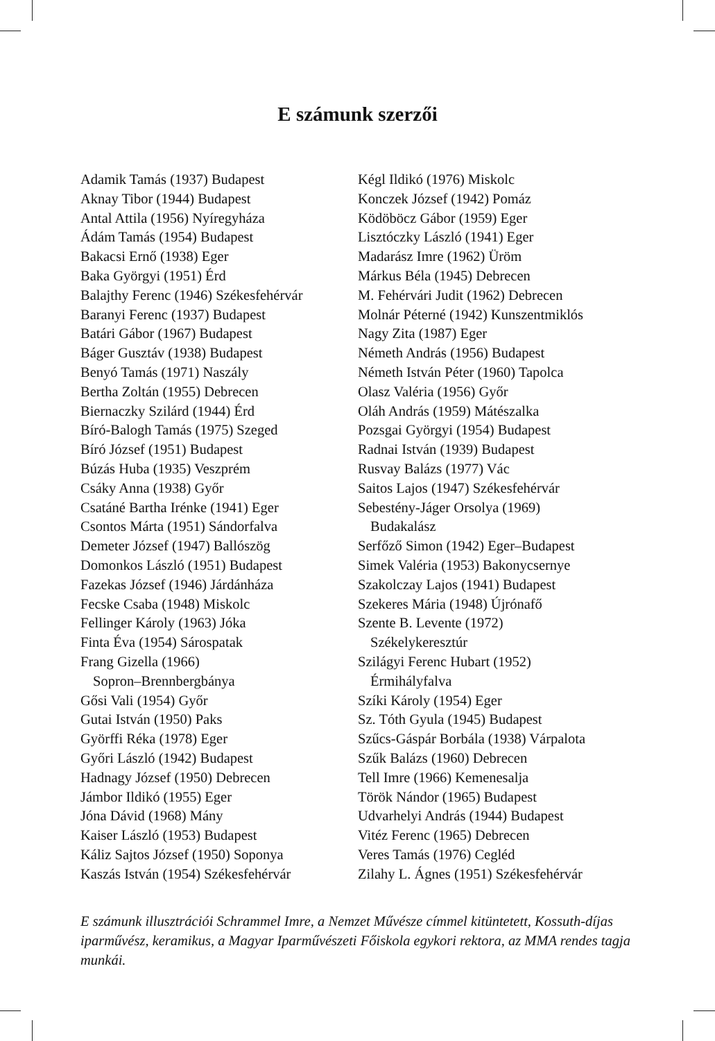E számunk szerzői
Adamik Tamás (1937) Budapest
Aknay Tibor (1944) Budapest
Antal Attila (1956) Nyíregyháza
Ádám Tamás (1954) Budapest
Bakacsi Ernő (1938) Eger
Baka Györgyi (1951) Érd
Balajthy Ferenc (1946) Székesfehérvár
Baranyi Ferenc (1937) Budapest
Batári Gábor (1967) Budapest
Báger Gusztáv (1938) Budapest
Benyó Tamás (1971) Naszály
Bertha Zoltán (1955) Debrecen
Biernaczky Szilárd (1944) Érd
Bíró-Balogh Tamás (1975) Szeged
Bíró József (1951) Budapest
Búzás Huba (1935) Veszprém
Csáky Anna (1938) Győr
Csatáné Bartha Irénke (1941) Eger
Csontos Márta (1951) Sándorfalva
Demeter József (1947) Ballószög
Domonkos László (1951) Budapest
Fazekas József (1946) Járdánháza
Fecske Csaba (1948) Miskolc
Fellinger Károly (1963) Jóka
Finta Éva (1954) Sárospatak
Frang Gizella (1966)
Sopron–Brennbergbánya
Gősi Vali (1954) Győr
Gutai István (1950) Paks
Györffi Réka (1978) Eger
Győri László (1942) Budapest
Hadnagy József (1950) Debrecen
Jámbor Ildikó (1955) Eger
Jóna Dávid (1968) Mány
Kaiser László (1953) Budapest
Káliz Sajtos József (1950) Soponya
Kaszás István (1954) Székesfehérvár
Kégl Ildikó (1976) Miskolc
Konczek József (1942) Pomáz
Ködöböcz Gábor (1959) Eger
Lisztóczky László (1941) Eger
Madarász Imre (1962) Üröm
Márkus Béla (1945) Debrecen
M. Fehérvári Judit (1962) Debrecen
Molnár Péterné (1942) Kunszentmiklós
Nagy Zita (1987) Eger
Németh András (1956) Budapest
Németh István Péter (1960) Tapolca
Olasz Valéria (1956) Győr
Oláh András (1959) Mátészalka
Pozsgai Györgyi (1954) Budapest
Radnai István (1939) Budapest
Rusvay Balázs (1977) Vác
Saitos Lajos (1947) Székesfehérvár
Sebestény-Jáger Orsolya (1969)
Budakalász
Serfőző Simon (1942) Eger–Budapest
Simek Valéria (1953) Bakonycsernye
Szakolczay Lajos (1941) Budapest
Szekeres Mária (1948) Újrónafő
Szente B. Levente (1972)
Székelykeresztúr
Szilágyi Ferenc Hubart (1952)
Érmihályfalva
Szíki Károly (1954) Eger
Sz. Tóth Gyula (1945) Budapest
Szűcs-Gáspár Borbála (1938) Várpalota
Szűk Balázs (1960) Debrecen
Tell Imre (1966) Kemenesalja
Török Nándor (1965) Budapest
Udvarhelyi András (1944) Budapest
Vitéz Ferenc (1965) Debrecen
Veres Tamás (1976) Cegléd
Zilahy L. Ágnes (1951) Székesfehérvár
E számunk illusztrációi Schrammel Imre, a Nemzet Művésze címmel kitüntetett, Kossuth-díjas iparművész, keramikus, a Magyar Iparművészeti Főiskola egykori rektora, az MMA rendes tagja munkái.